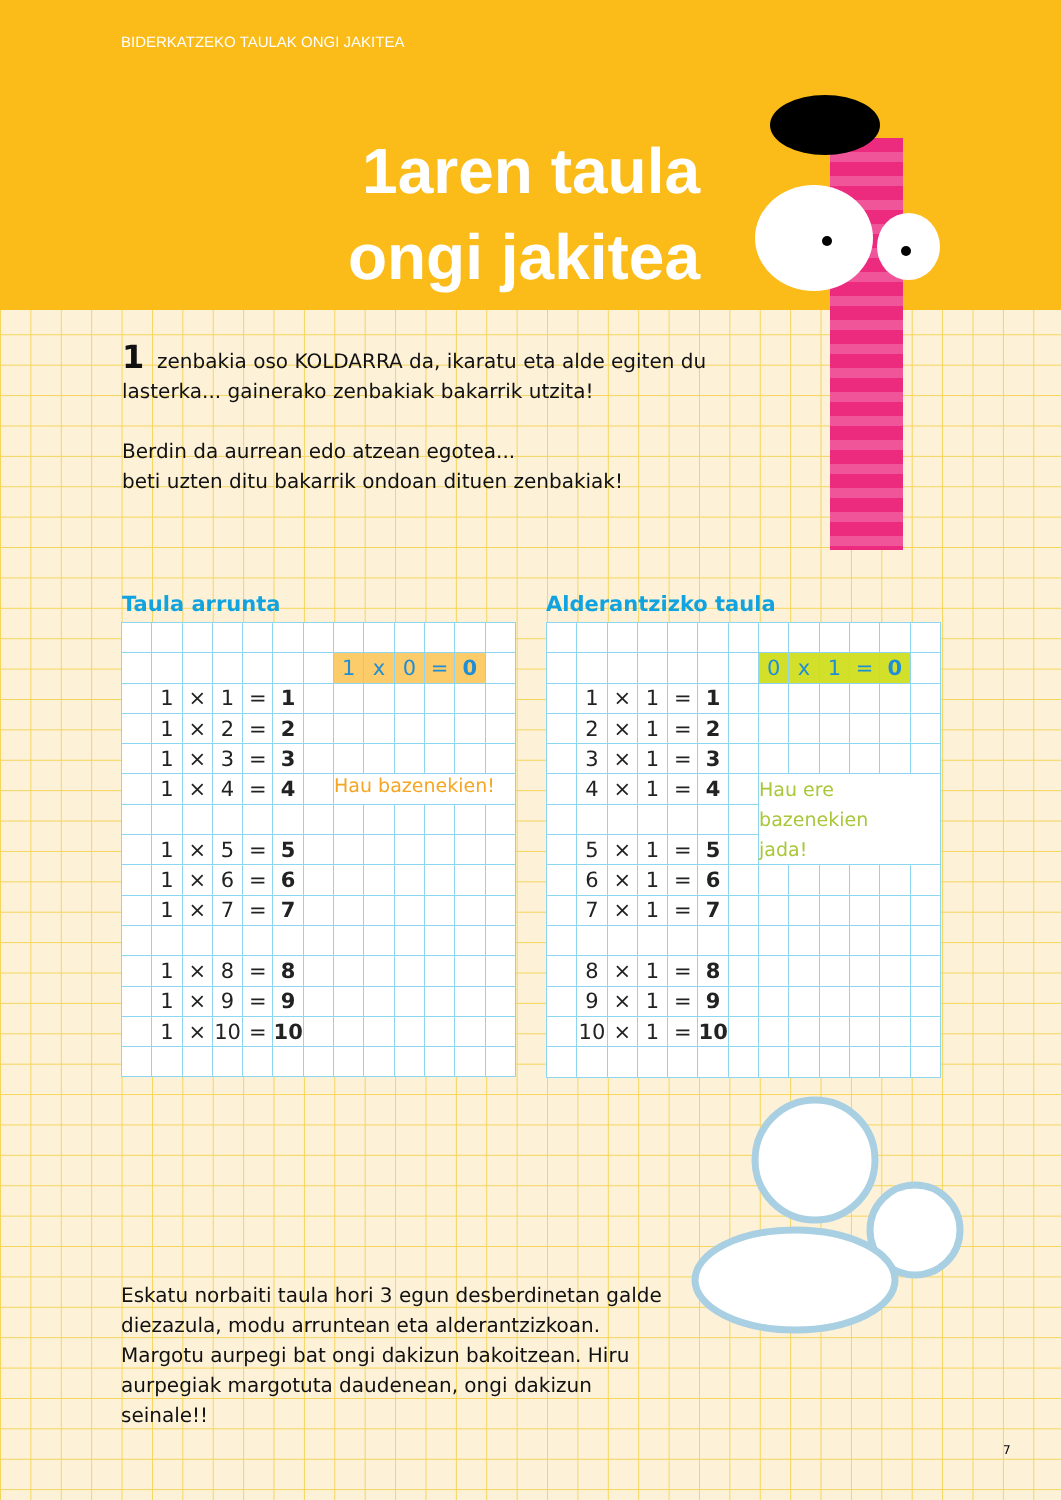BIDERKATZEKO TAULAK ONGI JAKITEA
1aren taula
ongi jakitea
1 zenbakia oso KOLDARRA da, ikaratu eta alde egiten du lasterka... gainerako zenbakiak bakarrik utzita!
Berdin da aurrean edo atzean egotea...
beti uzten ditu bakarrik ondoan dituen zenbakiak!
Taula arrunta Alderantzizko taula
| | | | | | | | 1 | x | 0 | = | 0 | |
| | 1 | × | 1 | = | 1 | | | | | | | |
| | 1 | × | 2 | = | 2 | | | | | | | |
| | 1 | × | 3 | = | 3 | | | | | | | |
| | 1 | × | 4 | = | 4 | | Hau bazenekien! | | | | | |
| | 1 | × | 5 | = | 5 | | | | | | | |
| | 1 | × | 6 | = | 6 | | | | | | | |
| | 1 | × | 7 | = | 7 | | | | | | | |
| | 1 | × | 8 | = | 8 | | | | | | | |
| | 1 | × | 9 | = | 9 | | | | | | | |
| | 1 | × | 10 | = | 10 | | | | | | | |
| | | | | | | | 0 | x | 1 | = | 0 | |
| | 1 | × | 1 | = | 1 | | | | | | | |
| | 2 | × | 1 | = | 2 | | | | | | | |
| | 3 | × | 1 | = | 3 | | | | | | | |
| | 4 | × | 1 | = | 4 | | Hau ere bazenekien jada! | | | | | |
| | 5 | × | 1 | = | 5 | | | | | | | |
| | 6 | × | 1 | = | 6 | | | | | | | |
| | 7 | × | 1 | = | 7 | | | | | | | |
| | 8 | × | 1 | = | 8 | | | | | | | |
| | 9 | × | 1 | = | 9 | | | | | | | |
| | 10 | × | 1 | = | 10 | | | | | | | |
Eskatu norbaiti taula hori 3 egun desberdinetan galde diezazula, modu arruntean eta alderantzizkoan. Margotu aurpegi bat ongi dakizun bakoitzean. Hiru aurpegiak margotuta daudenean, ongi dakizun seinale!!
7